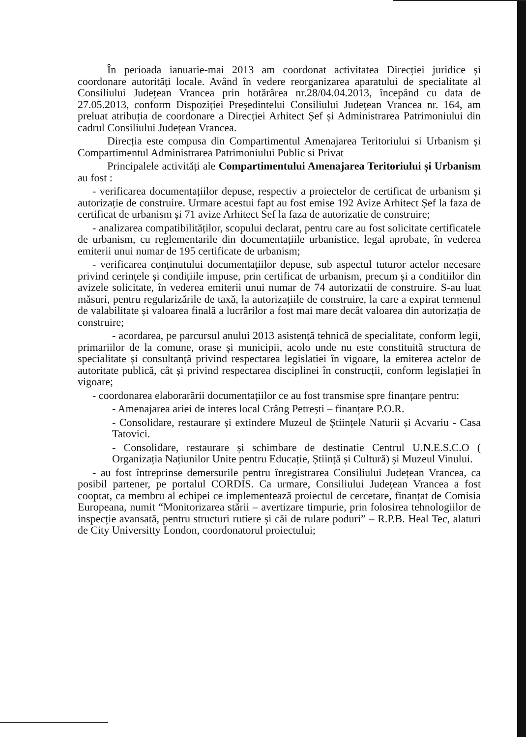În perioada ianuarie-mai 2013 am coordonat activitatea Direcției juridice și coordonare autorități locale. Având în vedere reorganizarea aparatului de specialitate al Consiliului Județean Vrancea prin hotărârea nr.28/04.04.2013, începând cu data de 27.05.2013, conform Dispoziției Președintelui Consiliului Județean Vrancea nr. 164, am preluat atribuția de coordonare a Direcției Arhitect Șef și Administrarea Patrimoniului din cadrul Consiliului Județean Vrancea.
Direcția este compusa din Compartimentul Amenajarea Teritoriului si Urbanism și Compartimentul Administrarea Patrimoniului Public si Privat
Principalele activități ale Compartimentului Amenajarea Teritoriului și Urbanism au fost :
- verificarea documentațiilor depuse, respectiv a proiectelor de certificat de urbanism și autorizație de construire. Urmare acestui fapt au fost emise 192 Avize Arhitect Șef la faza de certificat de urbanism și 71 avize Arhitect Sef la faza de autorizatie de construire;
- analizarea compatibilităților, scopului declarat, pentru care au fost solicitate certificatele de urbanism, cu reglementarile din documentațiile urbanistice, legal aprobate, în vederea emiterii unui numar de 195 certificate de urbanism;
- verificarea conținutului documentațiilor depuse, sub aspectul tuturor actelor necesare privind cerințele și condițiile impuse, prin certificat de urbanism, precum și a conditiilor din avizele solicitate, în vederea emiterii unui numar de 74 autorizatii de construire. S-au luat măsuri, pentru regularizările de taxă, la autorizațiile de construire, la care a expirat termenul de valabilitate și valoarea finală a lucrărilor a fost mai mare decât valoarea din autorizația de construire;
- acordarea, pe parcursul anului 2013 asistență tehnică de specialitate, conform legii, primariilor de la comune, orase și municipii, acolo unde nu este constituită structura de specialitate și consultanță privind respectarea legislatiei în vigoare, la emiterea actelor de autoritate publică, cât și privind respectarea disciplinei în construcții, conform legislației în vigoare;
- coordonarea elaborarării documentațiilor ce au fost transmise spre finanțare pentru:
- Amenajarea ariei de interes local Crâng Petrești – finanțare P.O.R.
- Consolidare, restaurare și extindere Muzeul de Științele Naturii și Acvariu - Casa Tatovici.
- Consolidare, restaurare și schimbare de destinatie Centrul U.N.E.S.C.O ( Organizația Națiunilor Unite pentru Educație, Știință și Cultură) și Muzeul Vinului.
- au fost întreprinse demersurile pentru înregistrarea Consiliului Județean Vrancea, ca posibil partener, pe portalul CORDIS. Ca urmare, Consiliului Județean Vrancea a fost cooptat, ca membru al echipei ce implementează proiectul de cercetare, finanțat de Comisia Europeana, numit “Monitorizarea stării – avertizare timpurie, prin folosirea tehnologiilor de inspecție avansată, pentru structuri rutiere și căi de rulare poduri” – R.P.B. Heal Tec, alaturi de City Universitty London, coordonatorul proiectului;